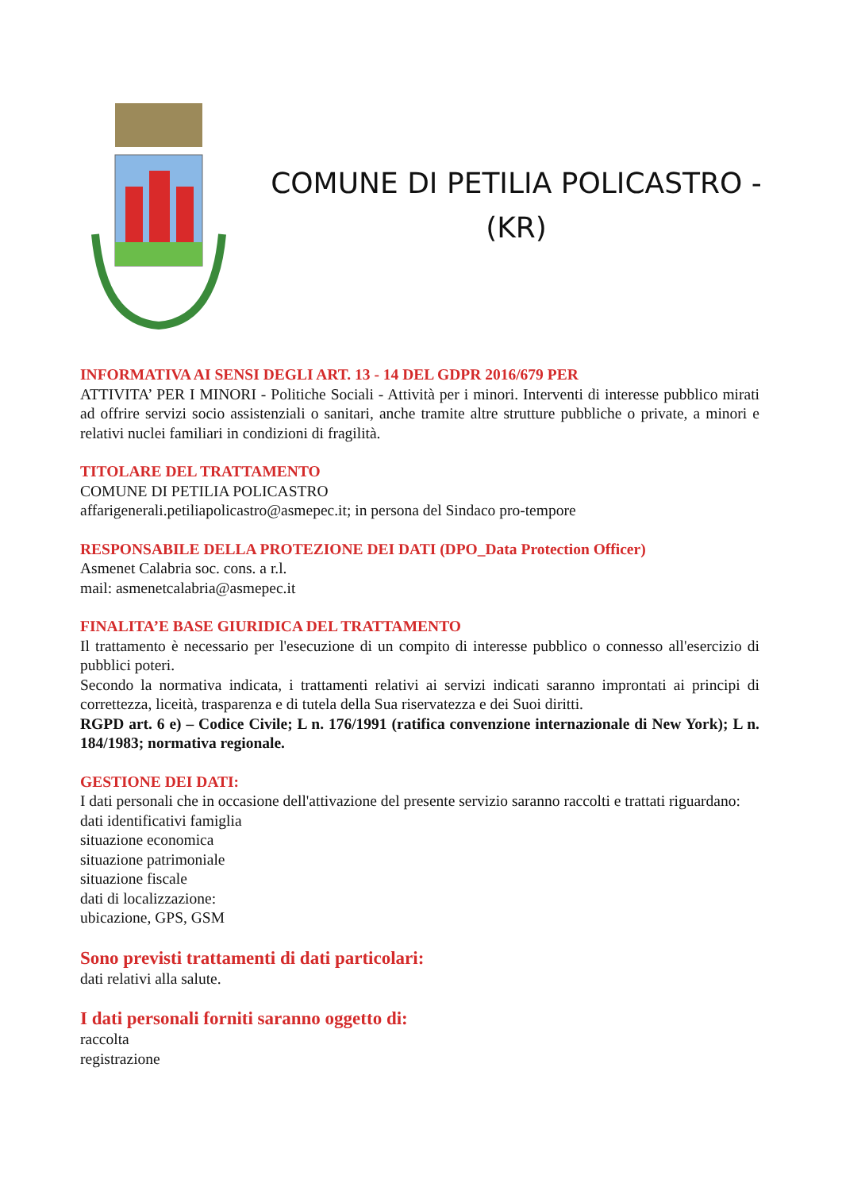COMUNE DI PETILIA POLICASTRO -
(KR)
INFORMATIVA AI SENSI DEGLI ART. 13 - 14 DEL GDPR 2016/679 PER
ATTIVITA’ PER I MINORI - Politiche Sociali - Attività per i minori. Interventi di interesse pubblico mirati ad offrire servizi socio assistenziali o sanitari, anche tramite altre strutture pubbliche o private, a minori e relativi nuclei familiari in condizioni di fragilità.
TITOLARE DEL TRATTAMENTO
COMUNE DI PETILIA POLICASTRO
affarigenerali.petiliapolicastro@asmepec.it; in persona del Sindaco pro-tempore
RESPONSABILE DELLA PROTEZIONE DEI DATI (DPO_Data Protection Officer)
Asmenet Calabria soc. cons. a r.l.
mail: asmenetcalabria@asmepec.it
FINALITA’E BASE GIURIDICA DEL TRATTAMENTO
Il trattamento è necessario per l'esecuzione di un compito di interesse pubblico o connesso all'esercizio di pubblici poteri.
Secondo la normativa indicata, i trattamenti relativi ai servizi indicati saranno improntati ai principi di correttezza, liceità, trasparenza e di tutela della Sua riservatezza e dei Suoi diritti.
RGPD art. 6 e) – Codice Civile; L n. 176/1991 (ratifica convenzione internazionale di New York); L n. 184/1983; normativa regionale.
GESTIONE DEI DATI:
I dati personali che in occasione dell'attivazione del presente servizio saranno raccolti e trattati riguardano:
dati identificativi famiglia
situazione economica
situazione patrimoniale
situazione fiscale
dati di localizzazione:
ubicazione, GPS, GSM
Sono previsti trattamenti di dati particolari:
dati relativi alla salute.
I dati personali forniti saranno oggetto di:
raccolta
registrazione